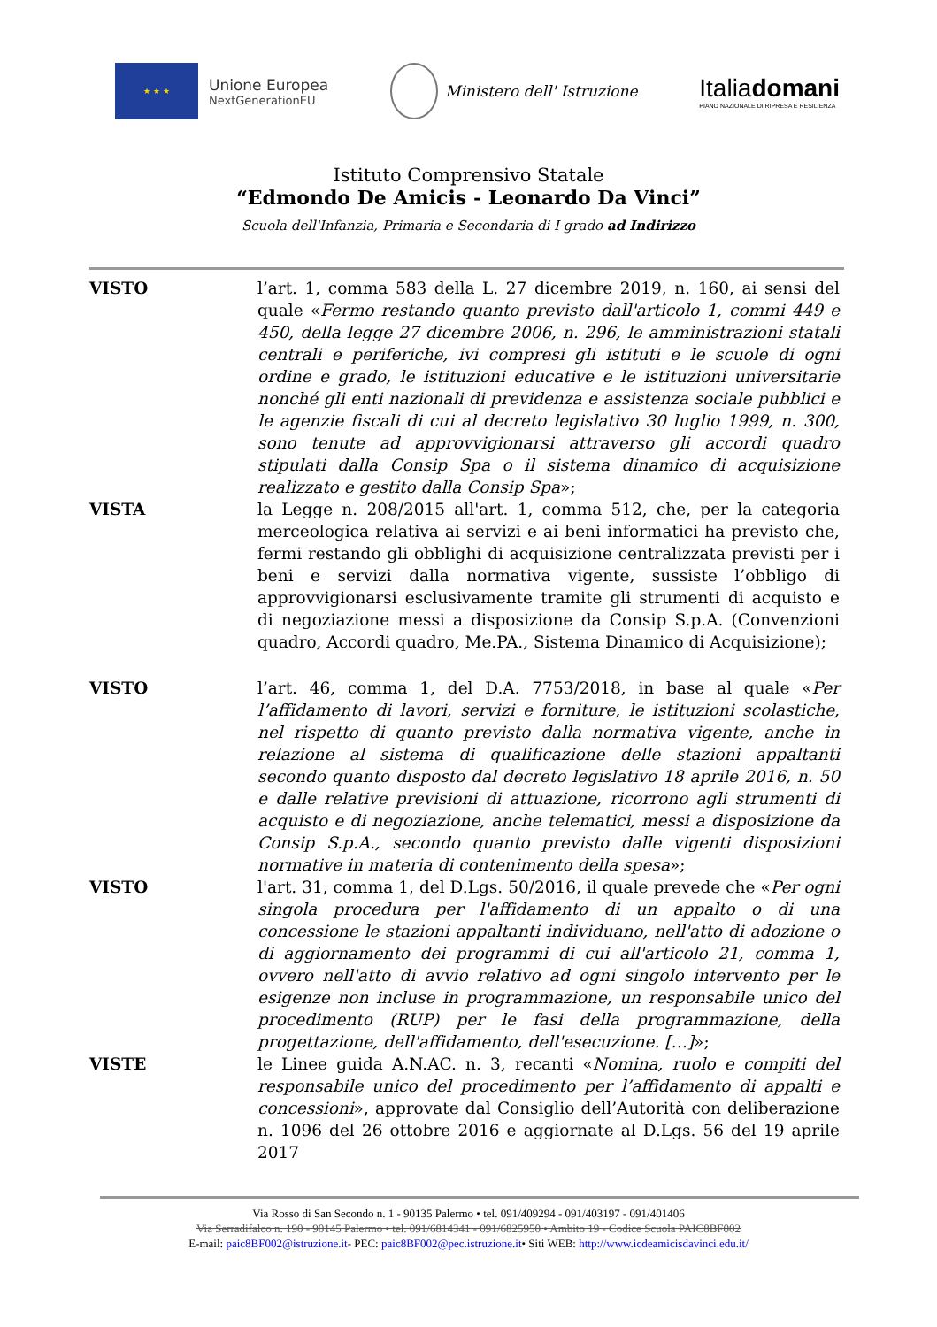★ ★ ★
Unione Europea
NextGenerationEU
Ministero dell' Istruzione
Italiadomani
PIANO NAZIONALE DI RIPRESA E RESILIENZA
Istituto Comprensivo Statale
“Edmondo De Amicis - Leonardo Da Vinci”
Scuola dell'Infanzia, Primaria e Secondaria di I grado ad Indirizzo
VISTO l’art. 1, comma 583 della L. 27 dicembre 2019, n. 160, ai sensi del quale «Fermo restando quanto previsto dall'articolo 1, commi 449 e 450, della legge 27 dicembre 2006, n. 296, le amministrazioni statali centrali e periferiche, ivi compresi gli istituti e le scuole di ogni ordine e grado, le istituzioni educative e le istituzioni universitarie nonché gli enti nazionali di previdenza e assistenza sociale pubblici e le agenzie fiscali di cui al decreto legislativo 30 luglio 1999, n. 300, sono tenute ad approvvigionarsi attraverso gli accordi quadro stipulati dalla Consip Spa o il sistema dinamico di acquisizione realizzato e gestito dalla Consip Spa»;
VISTA la Legge n. 208/2015 all'art. 1, comma 512, che, per la categoria merceologica relativa ai servizi e ai beni informatici ha previsto che, fermi restando gli obblighi di acquisizione centralizzata previsti per i beni e servizi dalla normativa vigente, sussiste l’obbligo di approvvigionarsi esclusivamente tramite gli strumenti di acquisto e di negoziazione messi a disposizione da Consip S.p.A. (Convenzioni quadro, Accordi quadro, Me.PA., Sistema Dinamico di Acquisizione);
VISTO l’art. 46, comma 1, del D.A. 7753/2018, in base al quale «Per l’affidamento di lavori, servizi e forniture, le istituzioni scolastiche, nel rispetto di quanto previsto dalla normativa vigente, anche in relazione al sistema di qualificazione delle stazioni appaltanti secondo quanto disposto dal decreto legislativo 18 aprile 2016, n. 50 e dalle relative previsioni di attuazione, ricorrono agli strumenti di acquisto e di negoziazione, anche telematici, messi a disposizione da Consip S.p.A., secondo quanto previsto dalle vigenti disposizioni normative in materia di contenimento della spesa»;
VISTO l'art. 31, comma 1, del D.Lgs. 50/2016, il quale prevede che «Per ogni singola procedura per l'affidamento di un appalto o di una concessione le stazioni appaltanti individuano, nell'atto di adozione o di aggiornamento dei programmi di cui all'articolo 21, comma 1, ovvero nell'atto di avvio relativo ad ogni singolo intervento per le esigenze non incluse in programmazione, un responsabile unico del procedimento (RUP) per le fasi della programmazione, della progettazione, dell'affidamento, dell'esecuzione. […]»;
VISTE le Linee guida A.N.AC. n. 3, recanti «Nomina, ruolo e compiti del responsabile unico del procedimento per l’affidamento di appalti e concessioni», approvate dal Consiglio dell’Autorità con deliberazione n. 1096 del 26 ottobre 2016 e aggiornate al D.Lgs. 56 del 19 aprile 2017
Via Rosso di San Secondo n. 1 - 90135 Palermo • tel. 091/409294 - 091/403197 - 091/401406
Via Serradifalco n. 190 - 90145 Palermo • tel. 091/6814341 - 091/6825950 • Ambito 19 - Codice Scuola PAIC8BF002
E-mail: paic8BF002@istruzione.it- PEC: paic8BF002@pec.istruzione.it• Siti WEB: http://www.icdeamicisdavinci.edu.it/